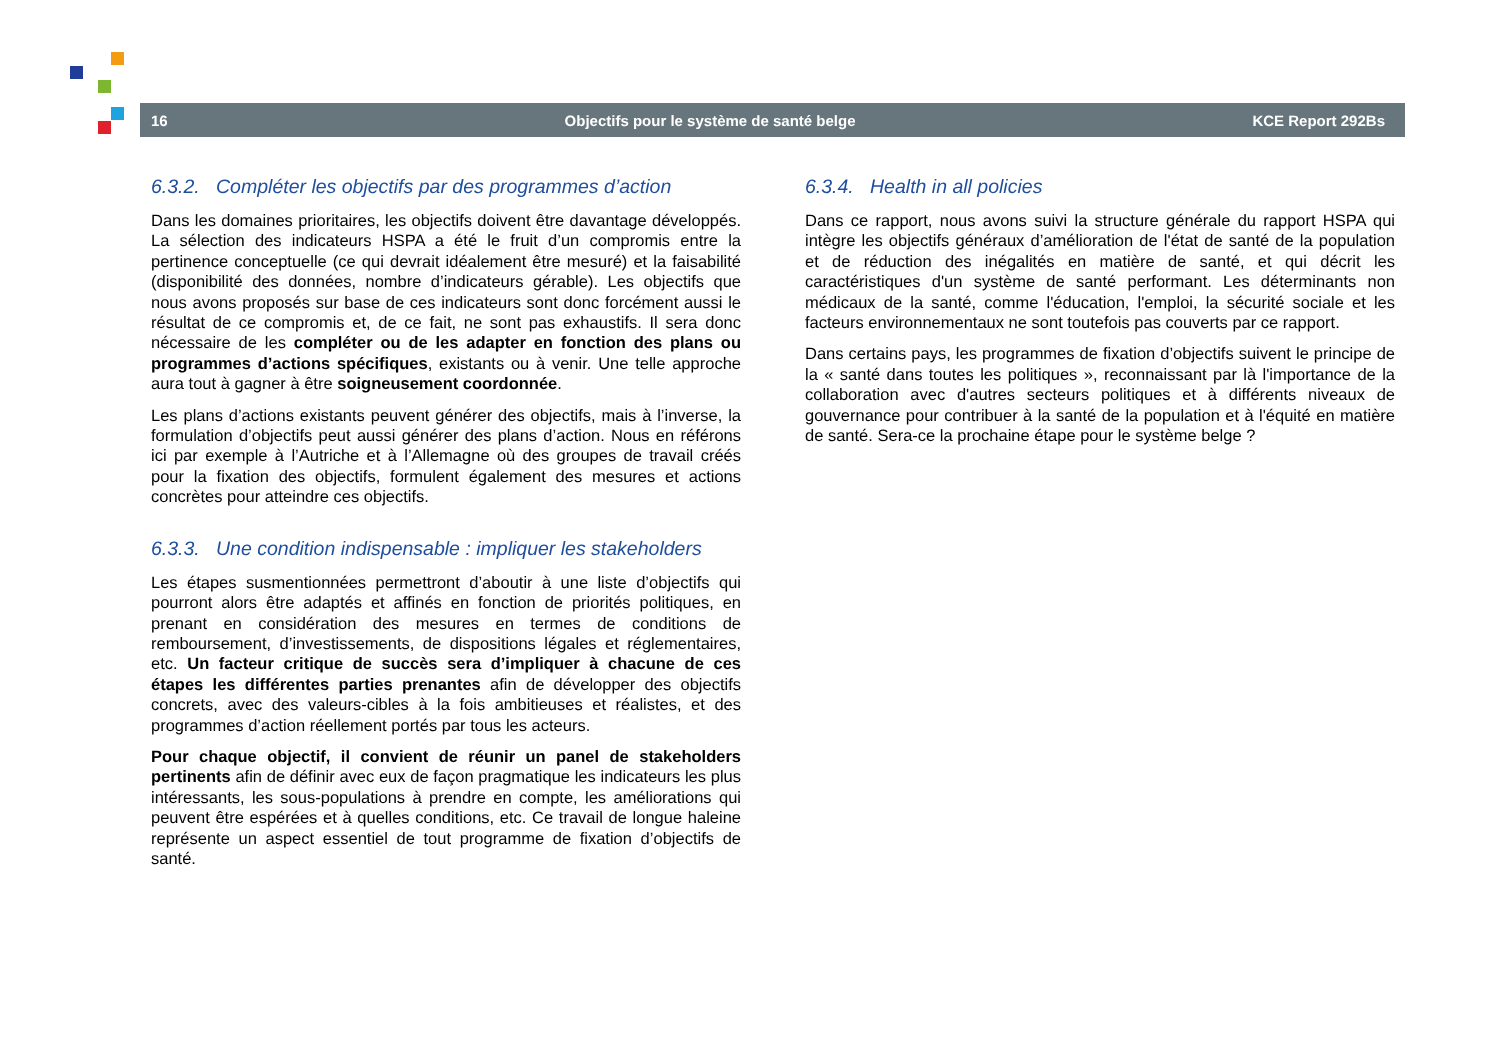16 Objectifs pour le système de santé belge KCE Report 292Bs
6.3.2. Compléter les objectifs par des programmes d’action
Dans les domaines prioritaires, les objectifs doivent être davantage développés. La sélection des indicateurs HSPA a été le fruit d’un compromis entre la pertinence conceptuelle (ce qui devrait idéalement être mesuré) et la faisabilité (disponibilité des données, nombre d’indicateurs gérable). Les objectifs que nous avons proposés sur base de ces indicateurs sont donc forcément aussi le résultat de ce compromis et, de ce fait, ne sont pas exhaustifs. Il sera donc nécessaire de les compléter ou de les adapter en fonction des plans ou programmes d’actions spécifiques, existants ou à venir. Une telle approche aura tout à gagner à être soigneusement coordonnée.
Les plans d’actions existants peuvent générer des objectifs, mais à l’inverse, la formulation d’objectifs peut aussi générer des plans d’action. Nous en référons ici par exemple à l’Autriche et à l’Allemagne où des groupes de travail créés pour la fixation des objectifs, formulent également des mesures et actions concrètes pour atteindre ces objectifs.
6.3.3. Une condition indispensable : impliquer les stakeholders
Les étapes susmentionnées permettront d’aboutir à une liste d’objectifs qui pourront alors être adaptés et affinés en fonction de priorités politiques, en prenant en considération des mesures en termes de conditions de remboursement, d’investissements, de dispositions légales et réglementaires, etc. Un facteur critique de succès sera d’impliquer à chacune de ces étapes les différentes parties prenantes afin de développer des objectifs concrets, avec des valeurs-cibles à la fois ambitieuses et réalistes, et des programmes d’action réellement portés par tous les acteurs.
Pour chaque objectif, il convient de réunir un panel de stakeholders pertinents afin de définir avec eux de façon pragmatique les indicateurs les plus intéressants, les sous-populations à prendre en compte, les améliorations qui peuvent être espérées et à quelles conditions, etc. Ce travail de longue haleine représente un aspect essentiel de tout programme de fixation d’objectifs de santé.
6.3.4. Health in all policies
Dans ce rapport, nous avons suivi la structure générale du rapport HSPA qui intègre les objectifs généraux d’amélioration de l'état de santé de la population et de réduction des inégalités en matière de santé, et qui décrit les caractéristiques d'un système de santé performant. Les déterminants non médicaux de la santé, comme l'éducation, l'emploi, la sécurité sociale et les facteurs environnementaux ne sont toutefois pas couverts par ce rapport.
Dans certains pays, les programmes de fixation d’objectifs suivent le principe de la « santé dans toutes les politiques », reconnaissant par là l'importance de la collaboration avec d'autres secteurs politiques et à différents niveaux de gouvernance pour contribuer à la santé de la population et à l'équité en matière de santé. Sera-ce la prochaine étape pour le système belge ?